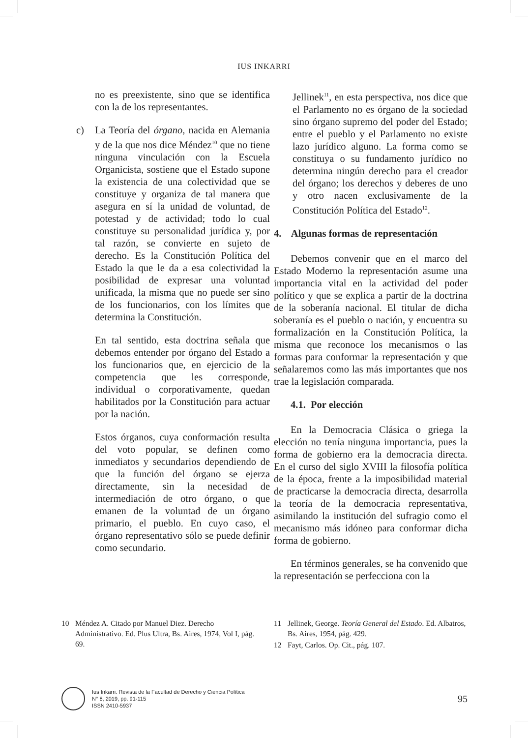IUS INKARRI
no es preexistente, sino que se identifica con la de los representantes.
c) La Teoría del órgano, nacida en Alemania y de la que nos dice Méndez<sup>10</sup> que no tiene ninguna vinculación con la Escuela Organicista, sostiene que el Estado supone la existencia de una colectividad que se constituye y organiza de tal manera que asegura en sí la unidad de voluntad, de potestad y de actividad; todo lo cual constituye su personalidad jurídica y, por tal razón, se convierte en sujeto de derecho. Es la Constitución Política del Estado la que le da a esa colectividad la posibilidad de expresar una voluntad unificada, la misma que no puede ser sino de los funcionarios, con los límites que determina la Constitución.
En tal sentido, esta doctrina señala que debemos entender por órgano del Estado a los funcionarios que, en ejercicio de la competencia que les corresponde, individual o corporativamente, quedan habilitados por la Constitución para actuar por la nación.
Estos órganos, cuya conformación resulta del voto popular, se definen como inmediatos y secundarios dependiendo de que la función del órgano se ejerza directamente, sin la necesidad de intermediación de otro órgano, o que emanen de la voluntad de un órgano primario, el pueblo. En cuyo caso, el órgano representativo sólo se puede definir como secundario.
Jellinek<sup>11</sup>, en esta perspectiva, nos dice que el Parlamento no es órgano de la sociedad sino órgano supremo del poder del Estado; entre el pueblo y el Parlamento no existe lazo jurídico alguno. La forma como se constituya o su fundamento jurídico no determina ningún derecho para el creador del órgano; los derechos y deberes de uno y otro nacen exclusivamente de la Constitución Política del Estado<sup>12</sup>.
4. Algunas formas de representación
Debemos convenir que en el marco del Estado Moderno la representación asume una importancia vital en la actividad del poder político y que se explica a partir de la doctrina de la soberanía nacional. El titular de dicha soberanía es el pueblo o nación, y encuentra su formalización en la Constitución Política, la misma que reconoce los mecanismos o las formas para conformar la representación y que señalaremos como las más importantes que nos trae la legislación comparada.
4.1. Por elección
En la Democracia Clásica o griega la elección no tenía ninguna importancia, pues la forma de gobierno era la democracia directa. En el curso del siglo XVIII la filosofía política de la época, frente a la imposibilidad material de practicarse la democracia directa, desarrolla la teoría de la democracia representativa, asimilando la institución del sufragio como el mecanismo más idóneo para conformar dicha forma de gobierno.
En términos generales, se ha convenido que la representación se perfecciona con la
10 Méndez A. Citado por Manuel Diez. Derecho Administrativo. Ed. Plus Ultra, Bs. Aires, 1974, Vol I, pág. 69.
11 Jellinek, George. Teoría General del Estado. Ed. Albatros, Bs. Aires, 1954, pág. 429.
12 Fayt, Carlos. Op. Cit., pág. 107.
Ius Inkarri. Revista de la Facultad de Derecho y Ciencia Política
N° 8, 2019, pp. 91-115
ISSN 2410-5937
95